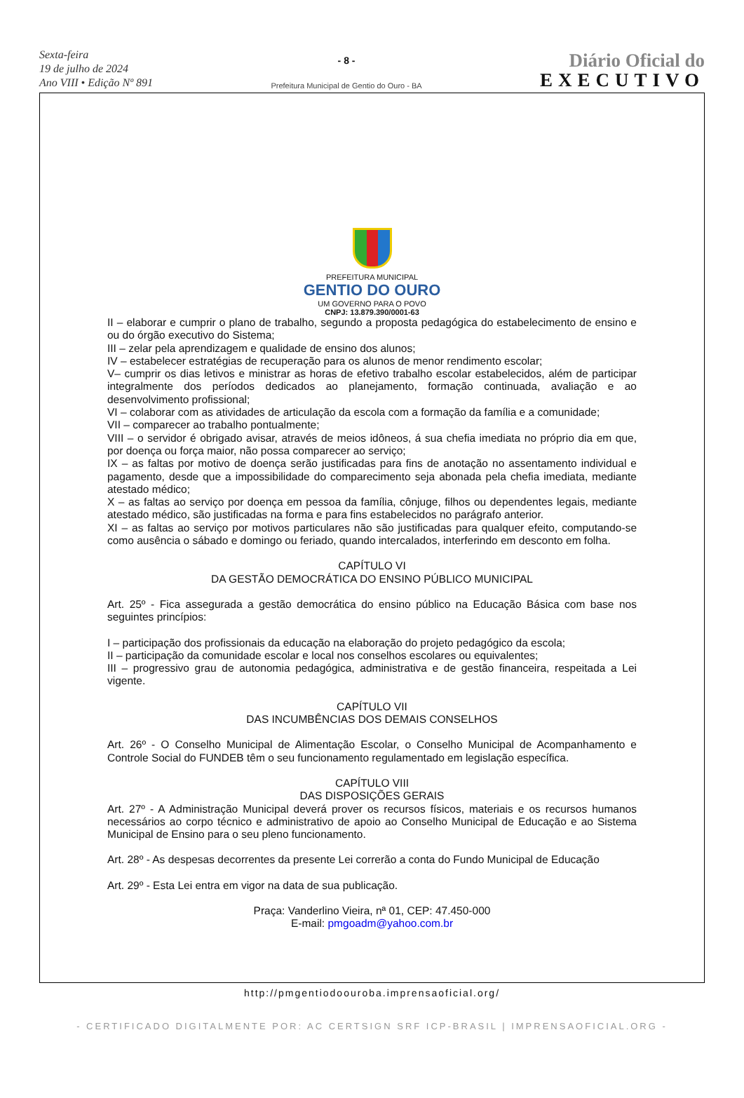Sexta-feira
19 de julho de 2024
Ano VIII • Edição Nº 891
- 8 -
Prefeitura Municipal de Gentio do Ouro - BA
Diário Oficial do
EXECUTIVO
PREFEITURA MUNICIPAL
GENTIO DO OURO
UM GOVERNO PARA O POVO
CNPJ: 13.879.390/0001-63
II – elaborar e cumprir o plano de trabalho, segundo a proposta pedagógica do estabelecimento de ensino e ou do órgão executivo do Sistema;
III – zelar pela aprendizagem e qualidade de ensino dos alunos;
IV – estabelecer estratégias de recuperação para os alunos de menor rendimento escolar;
V– cumprir os dias letivos e ministrar as horas de efetivo trabalho escolar estabelecidos, além de participar integralmente dos períodos dedicados ao planejamento, formação continuada, avaliação e ao desenvolvimento profissional;
VI – colaborar com as atividades de articulação da escola com a formação da família e a comunidade;
VII – comparecer ao trabalho pontualmente;
VIII – o servidor é obrigado avisar, através de meios idôneos, á sua chefia imediata no próprio dia em que, por doença ou força maior, não possa comparecer ao serviço;
IX – as faltas por motivo de doença serão justificadas para fins de anotação no assentamento individual e pagamento, desde que a impossibilidade do comparecimento seja abonada pela chefia imediata, mediante atestado médico;
X – as faltas ao serviço por doença em pessoa da família, cônjuge, filhos ou dependentes legais, mediante atestado médico, são justificadas na forma e para fins estabelecidos no parágrafo anterior.
XI – as faltas ao serviço por motivos particulares não são justificadas para qualquer efeito, computando-se como ausência o sábado e domingo ou feriado, quando intercalados, interferindo em desconto em folha.
CAPÍTULO VI
DA GESTÃO DEMOCRÁTICA DO ENSINO PÚBLICO MUNICIPAL
Art. 25º - Fica assegurada a gestão democrática do ensino público na Educação Básica com base nos seguintes princípios:
I – participação dos profissionais da educação na elaboração do projeto pedagógico da escola;
II – participação da comunidade escolar e local nos conselhos escolares ou equivalentes;
III – progressivo grau de autonomia pedagógica, administrativa e de gestão financeira, respeitada a Lei vigente.
CAPÍTULO VII
DAS INCUMBÊNCIAS DOS DEMAIS CONSELHOS
Art. 26º - O Conselho Municipal de Alimentação Escolar, o Conselho Municipal de Acompanhamento e Controle Social do FUNDEB têm o seu funcionamento regulamentado em legislação específica.
CAPÍTULO VIII
DAS DISPOSIÇÕES GERAIS
Art. 27º - A Administração Municipal deverá prover os recursos físicos, materiais e os recursos humanos necessários ao corpo técnico e administrativo de apoio ao Conselho Municipal de Educação e ao Sistema Municipal de Ensino para o seu pleno funcionamento.
Art. 28º - As despesas decorrentes da presente Lei correrão a conta do Fundo Municipal de Educação
Art. 29º - Esta Lei entra em vigor na data de sua publicação.
Praça: Vanderlino Vieira, nª 01, CEP: 47.450-000
E-mail: pmgoadm@yahoo.com.br
http://pmgentiodoouroba.imprensaoficial.org/
- CERTIFICADO DIGITALMENTE POR: AC CERTSIGN SRF ICP-BRASIL | IMPRENSAOFICIAL.ORG -